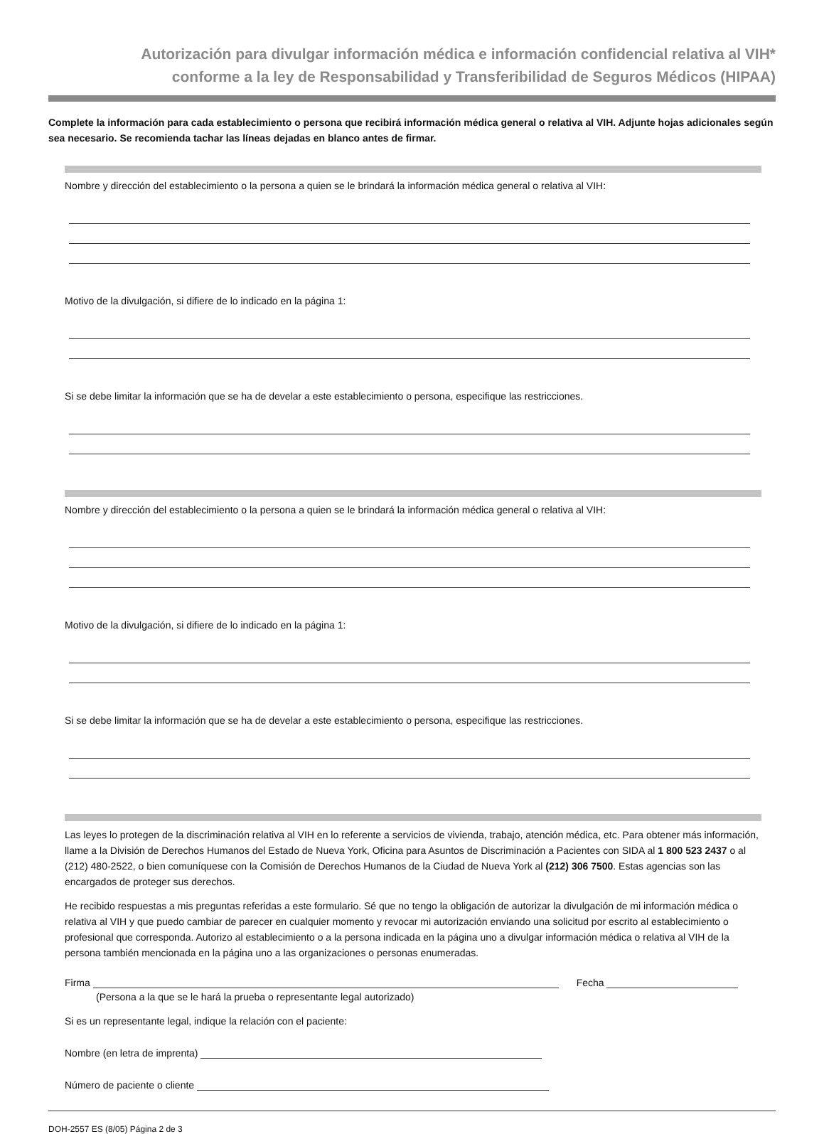Autorización para divulgar información médica e información confidencial relativa al VIH*
conforme a la ley de Responsabilidad y Transferibilidad de Seguros Médicos (HIPAA)
Complete la información para cada establecimiento o persona que recibirá información médica general o relativa al VIH. Adjunte hojas adicionales según sea necesario. Se recomienda tachar las líneas dejadas en blanco antes de firmar.
Nombre y dirección del establecimiento o la persona a quien se le brindará la información médica general o relativa al VIH:
Motivo de la divulgación, si difiere de lo indicado en la página 1:
Si se debe limitar la información que se ha de develar a este establecimiento o persona, especifique las restricciones.
Nombre y dirección del establecimiento o la persona a quien se le brindará la información médica general o relativa al VIH:
Motivo de la divulgación, si difiere de lo indicado en la página 1:
Si se debe limitar la información que se ha de develar a este establecimiento o persona, especifique las restricciones.
Las leyes lo protegen de la discriminación relativa al VIH en lo referente a servicios de vivienda, trabajo, atención médica, etc. Para obtener más información, llame a la División de Derechos Humanos del Estado de Nueva York, Oficina para Asuntos de Discriminación a Pacientes con SIDA al 1 800 523 2437 o al (212) 480-2522, o bien comuníquese con la Comisión de Derechos Humanos de la Ciudad de Nueva York al (212) 306 7500. Estas agencias son las encargados de proteger sus derechos.
He recibido respuestas a mis preguntas referidas a este formulario. Sé que no tengo la obligación de autorizar la divulgación de mi información médica o relativa al VIH y que puedo cambiar de parecer en cualquier momento y revocar mi autorización enviando una solicitud por escrito al establecimiento o profesional que corresponda. Autorizo al establecimiento o a la persona indicada en la página uno a divulgar información médica o relativa al VIH de la persona también mencionada en la página uno a las organizaciones o personas enumeradas.
Firma
Fecha
(Persona a la que se le hará la prueba o representante legal autorizado)
Si es un representante legal, indique la relación con el paciente:
Nombre (en letra de imprenta)
Número de paciente o cliente
DOH-2557 ES (8/05) Página 2 de 3